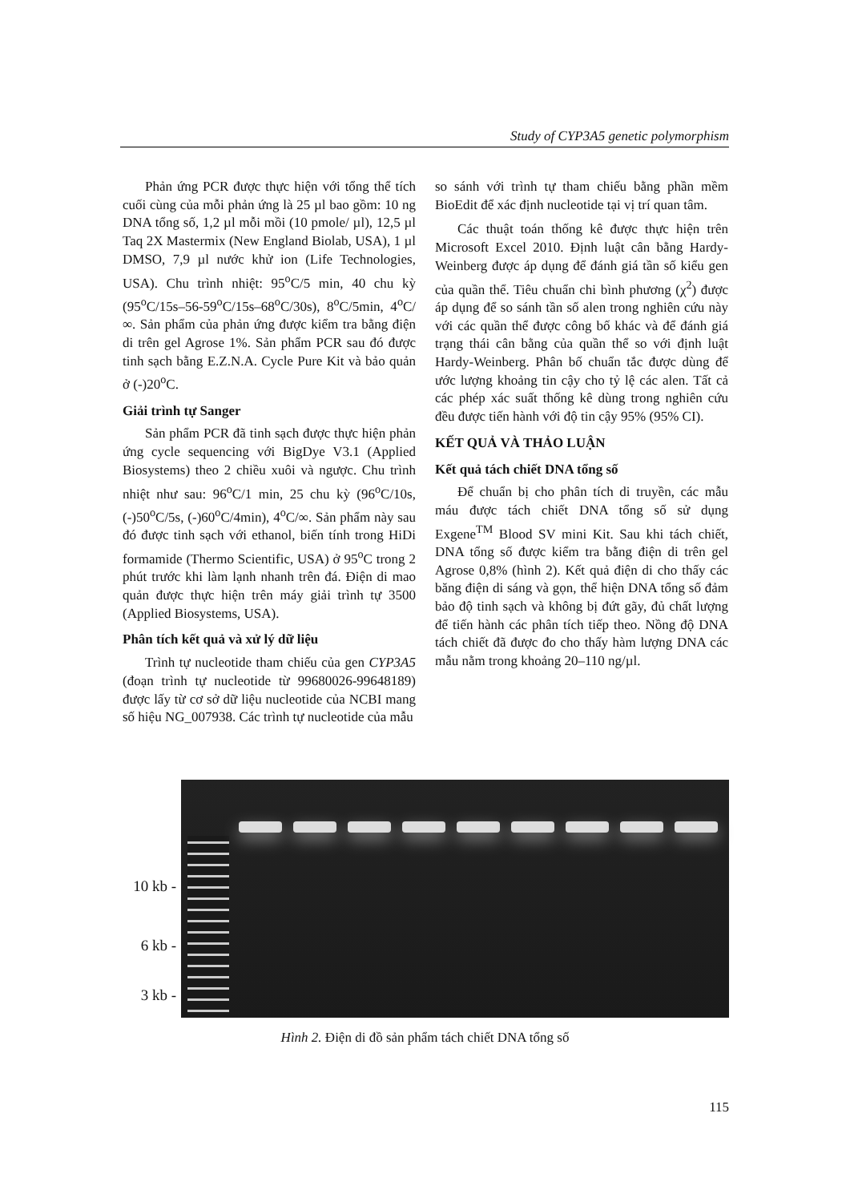Study of CYP3A5 genetic polymorphism
Phản ứng PCR được thực hiện với tổng thể tích cuối cùng của mỗi phản ứng là 25 µl bao gồm: 10 ng DNA tổng số, 1,2 µl mỗi mồi (10 pmole/ µl), 12,5 µl Taq 2X Mastermix (New England Biolab, USA), 1 µl DMSO, 7,9 µl nước khử ion (Life Technologies, USA). Chu trình nhiệt: 95<sup>o</sup>C/5 min, 40 chu kỳ (95<sup>o</sup>C/15s–56-59<sup>o</sup>C/15s–68<sup>o</sup>C/30s), 8<sup>o</sup>C/5min, 4<sup>o</sup>C/∞. Sản phẩm của phản ứng được kiểm tra bằng điện di trên gel Agrose 1%. Sản phẩm PCR sau đó được tinh sạch bằng E.Z.N.A. Cycle Pure Kit và bảo quản ở (-)20<sup>o</sup>C.
Giải trình tự Sanger
Sản phẩm PCR đã tinh sạch được thực hiện phản ứng cycle sequencing với BigDye V3.1 (Applied Biosystems) theo 2 chiều xuôi và ngược. Chu trình nhiệt như sau: 96<sup>o</sup>C/1 min, 25 chu kỳ (96<sup>o</sup>C/10s, (-)50<sup>o</sup>C/5s, (-)60<sup>o</sup>C/4min), 4<sup>o</sup>C/∞. Sản phẩm này sau đó được tinh sạch với ethanol, biến tính trong HiDi formamide (Thermo Scientific, USA) ở 95<sup>o</sup>C trong 2 phút trước khi làm lạnh nhanh trên đá. Điện di mao quản được thực hiện trên máy giải trình tự 3500 (Applied Biosystems, USA).
Phân tích kết quả và xử lý dữ liệu
Trình tự nucleotide tham chiếu của gen CYP3A5 (đoạn trình tự nucleotide từ 99680026-99648189) được lấy từ cơ sở dữ liệu nucleotide của NCBI mang số hiệu NG_007938. Các trình tự nucleotide của mẫu
so sánh với trình tự tham chiếu bằng phần mềm BioEdit để xác định nucleotide tại vị trí quan tâm.
Các thuật toán thống kê được thực hiện trên Microsoft Excel 2010. Định luật cân bằng Hardy-Weinberg được áp dụng để đánh giá tần số kiểu gen của quần thể. Tiêu chuẩn chi bình phương (χ<sup>2</sup>) được áp dụng để so sánh tần số alen trong nghiên cứu này với các quần thể được công bố khác và để đánh giá trạng thái cân bằng của quần thể so với định luật Hardy-Weinberg. Phân bố chuẩn tắc được dùng để ước lượng khoảng tin cậy cho tỷ lệ các alen. Tất cả các phép xác suất thống kê dùng trong nghiên cứu đều được tiến hành với độ tin cậy 95% (95% CI).
KẾT QUẢ VÀ THẢO LUẬN
Kết quả tách chiết DNA tổng số
Để chuẩn bị cho phân tích di truyền, các mẫu máu được tách chiết DNA tổng số sử dụng Exgene<sup>TM</sup> Blood SV mini Kit. Sau khi tách chiết, DNA tổng số được kiểm tra bằng điện di trên gel Agrose 0,8% (hình 2). Kết quả điện di cho thấy các băng điện di sáng và gọn, thể hiện DNA tổng số đảm bảo độ tinh sạch và không bị đứt gãy, đủ chất lượng để tiến hành các phân tích tiếp theo. Nồng độ DNA tách chiết đã được đo cho thấy hàm lượng DNA các mẫu nằm trong khoảng 20–110 ng/µl.
10 kb -
6 kb -
3 kb -
Hình 2. Điện di đồ sản phẩm tách chiết DNA tổng số
115